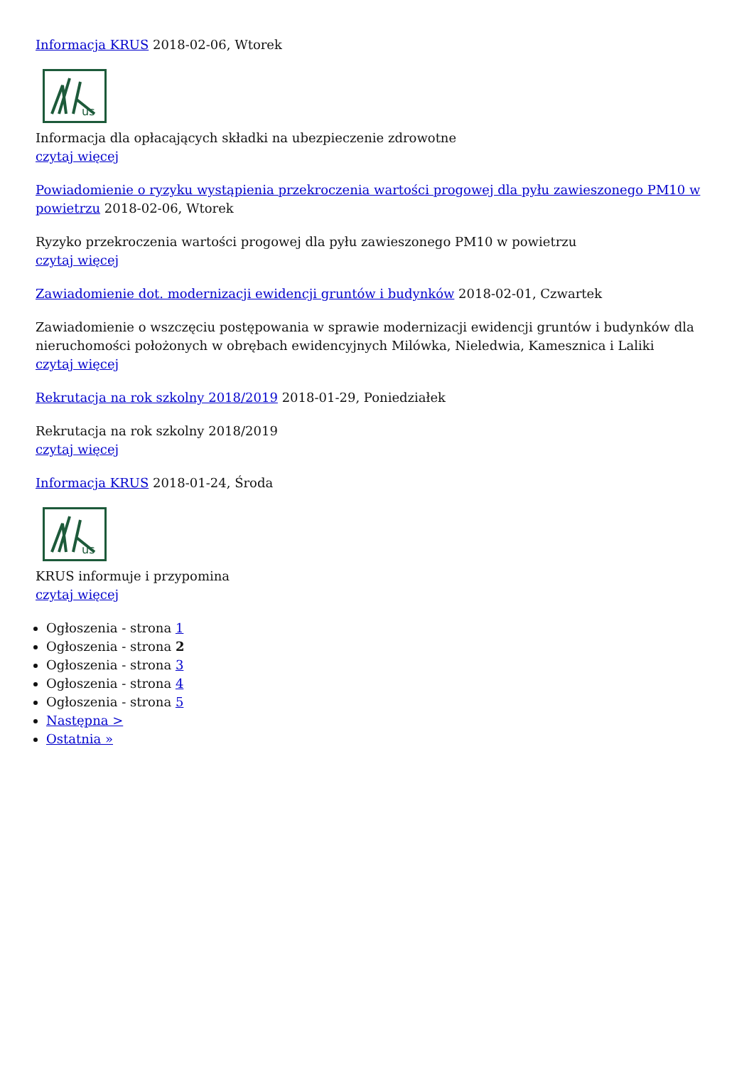Informacja KRUS 2018-02-06, Wtorek
us
Informacja dla opłacających składki na ubezpieczenie zdrowotne
czytaj więcej
Powiadomienie o ryzyku wystąpienia przekroczenia wartości progowej dla pyłu zawieszonego PM10 w powietrzu 2018-02-06, Wtorek
Ryzyko przekroczenia wartości progowej dla pyłu zawieszonego PM10 w powietrzu
czytaj więcej
Zawiadomienie dot. modernizacji ewidencji gruntów i budynków 2018-02-01, Czwartek
Zawiadomienie o wszczęciu postępowania w sprawie modernizacji ewidencji gruntów i budynków dla nieruchomości położonych w obrębach ewidencyjnych Milówka, Nieledwia, Kamesznica i Laliki
czytaj więcej
Rekrutacja na rok szkolny 2018/2019 2018-01-29, Poniedziałek
Rekrutacja na rok szkolny 2018/2019
czytaj więcej
Informacja KRUS 2018-01-24, Środa
us
KRUS informuje i przypomina
czytaj więcej
Ogłoszenia - strona 1
Ogłoszenia - strona 2
Ogłoszenia - strona 3
Ogłoszenia - strona 4
Ogłoszenia - strona 5
Następna >
Ostatnia »